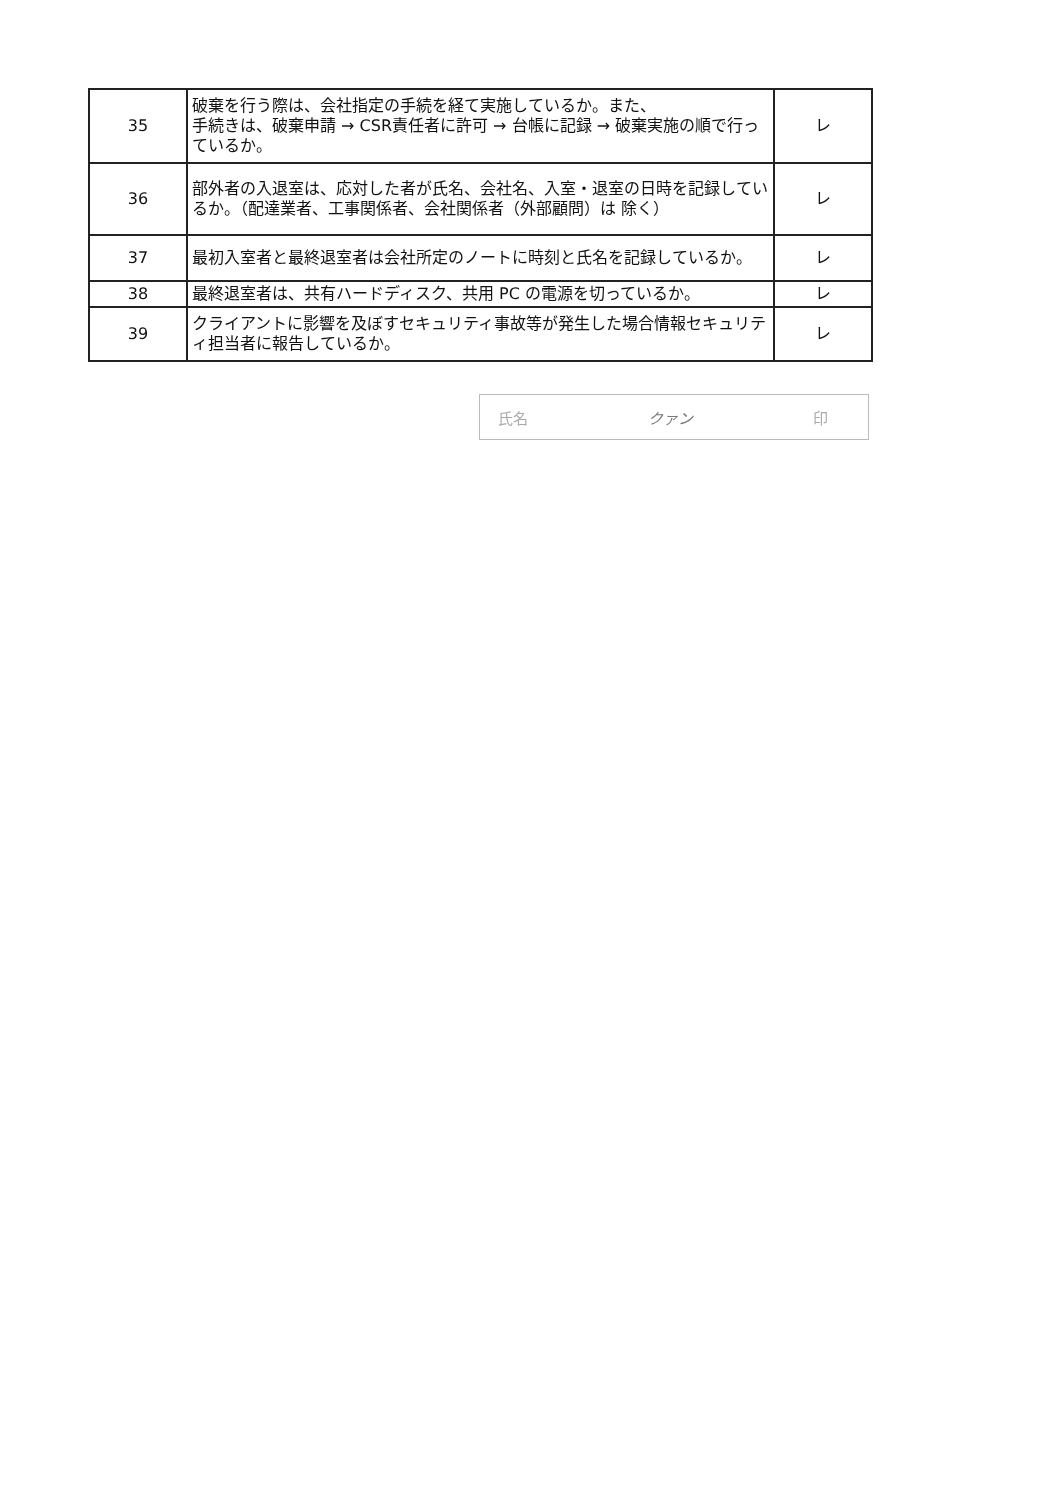| 35 | 破棄を行う際は、会社指定の手続を経て実施しているか。また、 手続きは、破棄申請 → CSR責任者に許可 → 台帳に記録 → 破棄実施の順で行っているか。 | レ |
| 36 | 部外者の入退室は、応対した者が氏名、会社名、入室・退室の日時を記録しているか。（配達業者、工事関係者、会社関係者（外部顧問）は 除く） | レ |
| 37 | 最初入室者と最終退室者は会社所定のノートに時刻と氏名を記録しているか。 | レ |
| 38 | 最終退室者は、共有ハードディスク、共用 PC の電源を切っているか。 | レ |
| 39 | クライアントに影響を及ぼすセキュリティ事故等が発生した場合情報セキュリティ担当者に報告しているか。 | レ |
氏名 クァン 印